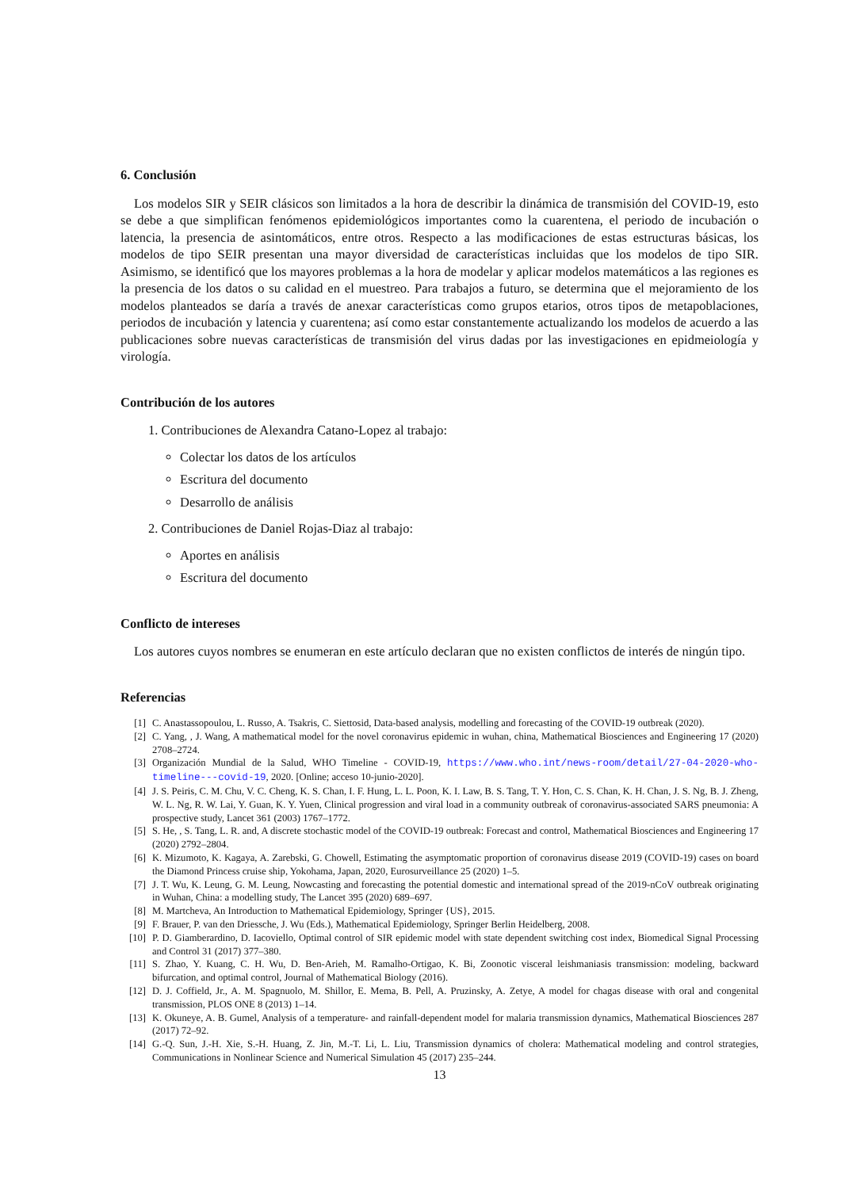6. Conclusión
Los modelos SIR y SEIR clásicos son limitados a la hora de describir la dinámica de transmisión del COVID-19, esto se debe a que simplifican fenómenos epidemiológicos importantes como la cuarentena, el periodo de incubación o latencia, la presencia de asintomáticos, entre otros. Respecto a las modificaciones de estas estructuras básicas, los modelos de tipo SEIR presentan una mayor diversidad de características incluidas que los modelos de tipo SIR. Asimismo, se identificó que los mayores problemas a la hora de modelar y aplicar modelos matemáticos a las regiones es la presencia de los datos o su calidad en el muestreo. Para trabajos a futuro, se determina que el mejoramiento de los modelos planteados se daría a través de anexar características como grupos etarios, otros tipos de metapoblaciones, periodos de incubación y latencia y cuarentena; así como estar constantemente actualizando los modelos de acuerdo a las publicaciones sobre nuevas características de transmisión del virus dadas por las investigaciones en epidmeiología y virología.
Contribución de los autores
1. Contribuciones de Alexandra Catano-Lopez al trabajo:
Colectar los datos de los artículos
Escritura del documento
Desarrollo de análisis
2. Contribuciones de Daniel Rojas-Diaz al trabajo:
Aportes en análisis
Escritura del documento
Conflicto de intereses
Los autores cuyos nombres se enumeran en este artículo declaran que no existen conflictos de interés de ningún tipo.
Referencias
[1] C. Anastassopoulou, L. Russo, A. Tsakris, C. Siettosid, Data-based analysis, modelling and forecasting of the COVID-19 outbreak (2020).
[2] C. Yang, , J. Wang, A mathematical model for the novel coronavirus epidemic in wuhan, china, Mathematical Biosciences and Engineering 17 (2020) 2708–2724.
[3] Organización Mundial de la Salud, WHO Timeline - COVID-19, https://www.who.int/news-room/detail/27-04-2020-who-timeline---covid-19, 2020. [Online; acceso 10-junio-2020].
[4] J. S. Peiris, C. M. Chu, V. C. Cheng, K. S. Chan, I. F. Hung, L. L. Poon, K. I. Law, B. S. Tang, T. Y. Hon, C. S. Chan, K. H. Chan, J. S. Ng, B. J. Zheng, W. L. Ng, R. W. Lai, Y. Guan, K. Y. Yuen, Clinical progression and viral load in a community outbreak of coronavirus-associated SARS pneumonia: A prospective study, Lancet 361 (2003) 1767–1772.
[5] S. He, , S. Tang, L. R. and, A discrete stochastic model of the COVID-19 outbreak: Forecast and control, Mathematical Biosciences and Engineering 17 (2020) 2792–2804.
[6] K. Mizumoto, K. Kagaya, A. Zarebski, G. Chowell, Estimating the asymptomatic proportion of coronavirus disease 2019 (COVID-19) cases on board the Diamond Princess cruise ship, Yokohama, Japan, 2020, Eurosurveillance 25 (2020) 1–5.
[7] J. T. Wu, K. Leung, G. M. Leung, Nowcasting and forecasting the potential domestic and international spread of the 2019-nCoV outbreak originating in Wuhan, China: a modelling study, The Lancet 395 (2020) 689–697.
[8] M. Martcheva, An Introduction to Mathematical Epidemiology, Springer {US}, 2015.
[9] F. Brauer, P. van den Driessche, J. Wu (Eds.), Mathematical Epidemiology, Springer Berlin Heidelberg, 2008.
[10] P. D. Giamberardino, D. Iacoviello, Optimal control of SIR epidemic model with state dependent switching cost index, Biomedical Signal Processing and Control 31 (2017) 377–380.
[11] S. Zhao, Y. Kuang, C. H. Wu, D. Ben-Arieh, M. Ramalho-Ortigao, K. Bi, Zoonotic visceral leishmaniasis transmission: modeling, backward bifurcation, and optimal control, Journal of Mathematical Biology (2016).
[12] D. J. Coffield, Jr., A. M. Spagnuolo, M. Shillor, E. Mema, B. Pell, A. Pruzinsky, A. Zetye, A model for chagas disease with oral and congenital transmission, PLOS ONE 8 (2013) 1–14.
[13] K. Okuneye, A. B. Gumel, Analysis of a temperature- and rainfall-dependent model for malaria transmission dynamics, Mathematical Biosciences 287 (2017) 72–92.
[14] G.-Q. Sun, J.-H. Xie, S.-H. Huang, Z. Jin, M.-T. Li, L. Liu, Transmission dynamics of cholera: Mathematical modeling and control strategies, Communications in Nonlinear Science and Numerical Simulation 45 (2017) 235–244.
13